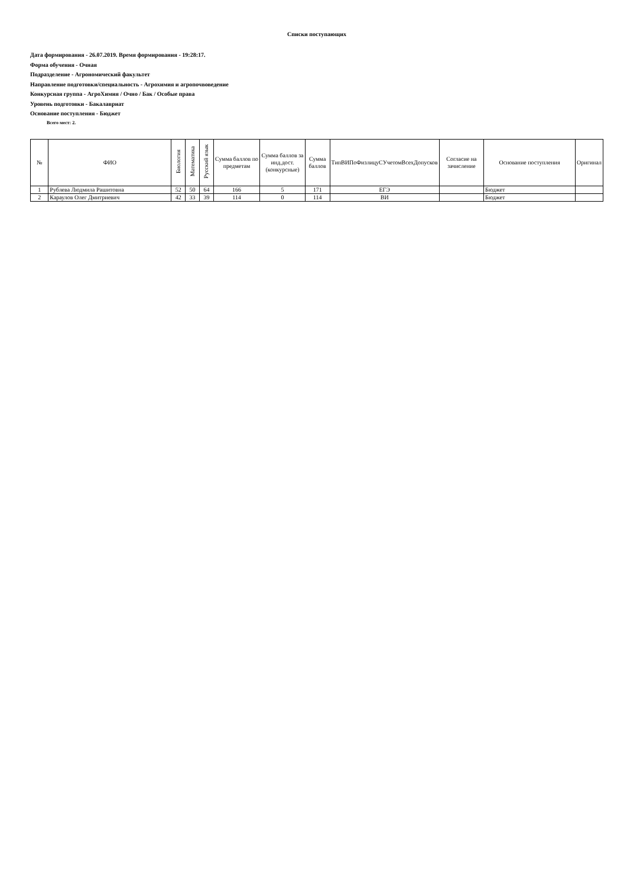Списки поступающих
Дата формирования - 26.07.2019. Время формирования - 19:28:17.
Форма обучения - Очная
Подразделение - Агрономический факультет
Направление подготовки/специальность - Агрохимия и агропочвоведение
Конкурсная группа - АгроХимия / Очно / Бак / Особые права
Уровень подготовки - Бакалавриат
Основание поступления - Бюджет
Всего мест: 2.
| № | ФИО | Биология | Математика | Русский язык | Сумма баллов по предметам | Сумма баллов за инд.дост.(конкурсные) | Сумма баллов | ТипВИПоФизлицуСУчетомВсехДопусков | Согласие на зачисление | Основание поступления | Оригинал |
| --- | --- | --- | --- | --- | --- | --- | --- | --- | --- | --- | --- |
| 1 | Рублева Людмила Рашитовна | 52 | 50 | 64 | 166 | 5 | 171 | ЕГЭ | | Бюджет | |
| 2 | Караулов Олег Дмитриевич | 42 | 33 | 39 | 114 | 0 | 114 | ВИ | | Бюджет | |